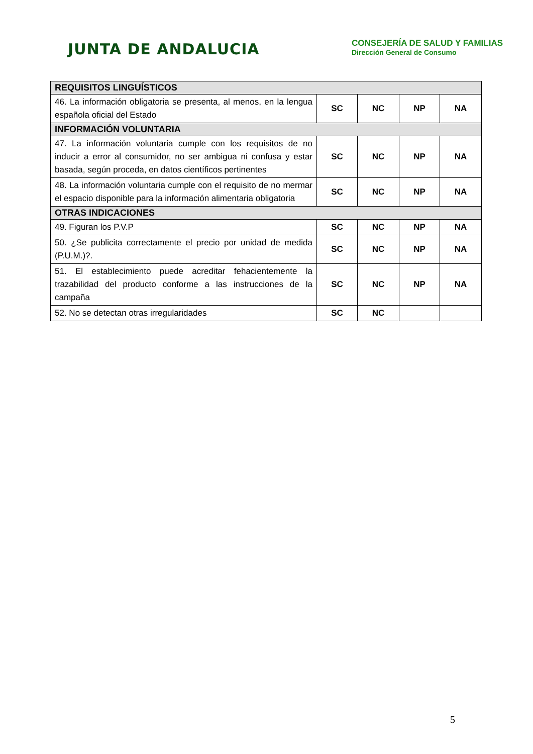JUNTA DE ANDALUCIA
CONSEJERÍA DE SALUD Y FAMILIAS
Dirección General de Consumo
| REQUISITOS LINGUÍSTICOS | | | | |
| --- | --- | --- | --- | --- |
| 46. La información obligatoria se presenta, al menos, en la lengua española oficial del Estado | SC | NC | NP | NA |
| INFORMACIÓN VOLUNTARIA | | | | |
| 47. La información voluntaria cumple con los requisitos de no inducir a error al consumidor, no ser ambigua ni confusa y estar basada, según proceda, en datos científicos pertinentes | SC | NC | NP | NA |
| 48. La información voluntaria cumple con el requisito de no mermar el espacio disponible para la información alimentaria obligatoria | SC | NC | NP | NA |
| OTRAS INDICACIONES | | | | |
| 49. Figuran los P.V.P | SC | NC | NP | NA |
| 50. ¿Se publicita correctamente el precio por unidad de medida (P.U.M.)?. | SC | NC | NP | NA |
| 51. El establecimiento puede acreditar fehacientemente la trazabilidad del producto conforme a las instrucciones de la campaña | SC | NC | NP | NA |
| 52. No se detectan otras irregularidades | SC | NC | | |
5